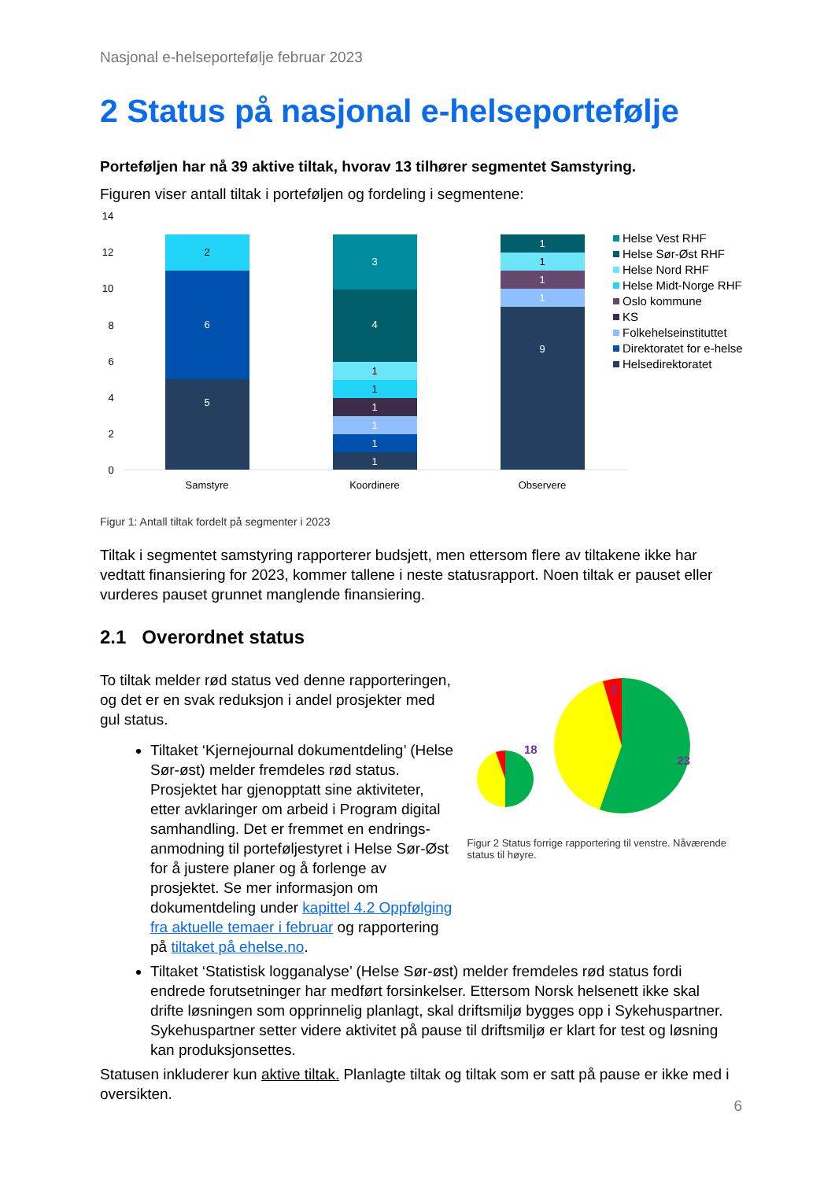Nasjonal e-helseportefølje februar 2023
2 Status på nasjonal e-helseportefølje
Porteføljen har nå 39 aktive tiltak, hvorav 13 tilhører segmentet Samstyring.
Figuren viser antall tiltak i porteføljen og fordeling i segmentene:
14
12
10
8
6
4
2
0
5
6
2
1
1
1
1
1
1
4
3
9
1
1
1
1
Samstyre
Koordinere
Observere
Helse Vest RHF
Helse Sør-Øst RHF
Helse Nord RHF
Helse Midt-Norge RHF
Oslo kommune
KS
Folkehelseinstituttet
Direktoratet for e-helse
Helsedirektoratet
Figur 1: Antall tiltak fordelt på segmenter i 2023
Tiltak i segmentet samstyring rapporterer budsjett, men ettersom flere av tiltakene ikke har vedtatt finansiering for 2023, kommer tallene i neste statusrapport. Noen tiltak er pauset eller vurderes pauset grunnet manglende finansiering.
2.1 Overordnet status
To tiltak melder rød status ved denne rapporteringen, og det er en svak reduksjon i andel prosjekter med gul status.
Tiltaket ‘Kjernejournal dokumentdeling’ (Helse Sør-øst) melder fremdeles rød status. Prosjektet har gjenopptatt sine aktiviteter, etter avklaringer om arbeid i Program digital samhandling. Det er fremmet en endrings-anmodning til porteføljestyret i Helse Sør-Øst for å justere planer og å forlenge av prosjektet. Se mer informasjon om dokumentdeling under kapittel 4.2 Oppfølging fra aktuelle temaer i februar og rapportering på tiltaket på ehelse.no.
18
23
2
Figur 2 Status forrige rapportering til venstre. Nåværende status til høyre.
Tiltaket ‘Statistisk logganalyse’ (Helse Sør-øst) melder fremdeles rød status fordi endrede forutsetninger har medført forsinkelser. Ettersom Norsk helsenett ikke skal drifte løsningen som opprinnelig planlagt, skal driftsmiljø bygges opp i Sykehuspartner. Sykehuspartner setter videre aktivitet på pause til driftsmiljø er klart for test og løsning kan produksjonsettes.
Statusen inkluderer kun aktive tiltak. Planlagte tiltak og tiltak som er satt på pause er ikke med i oversikten.
6